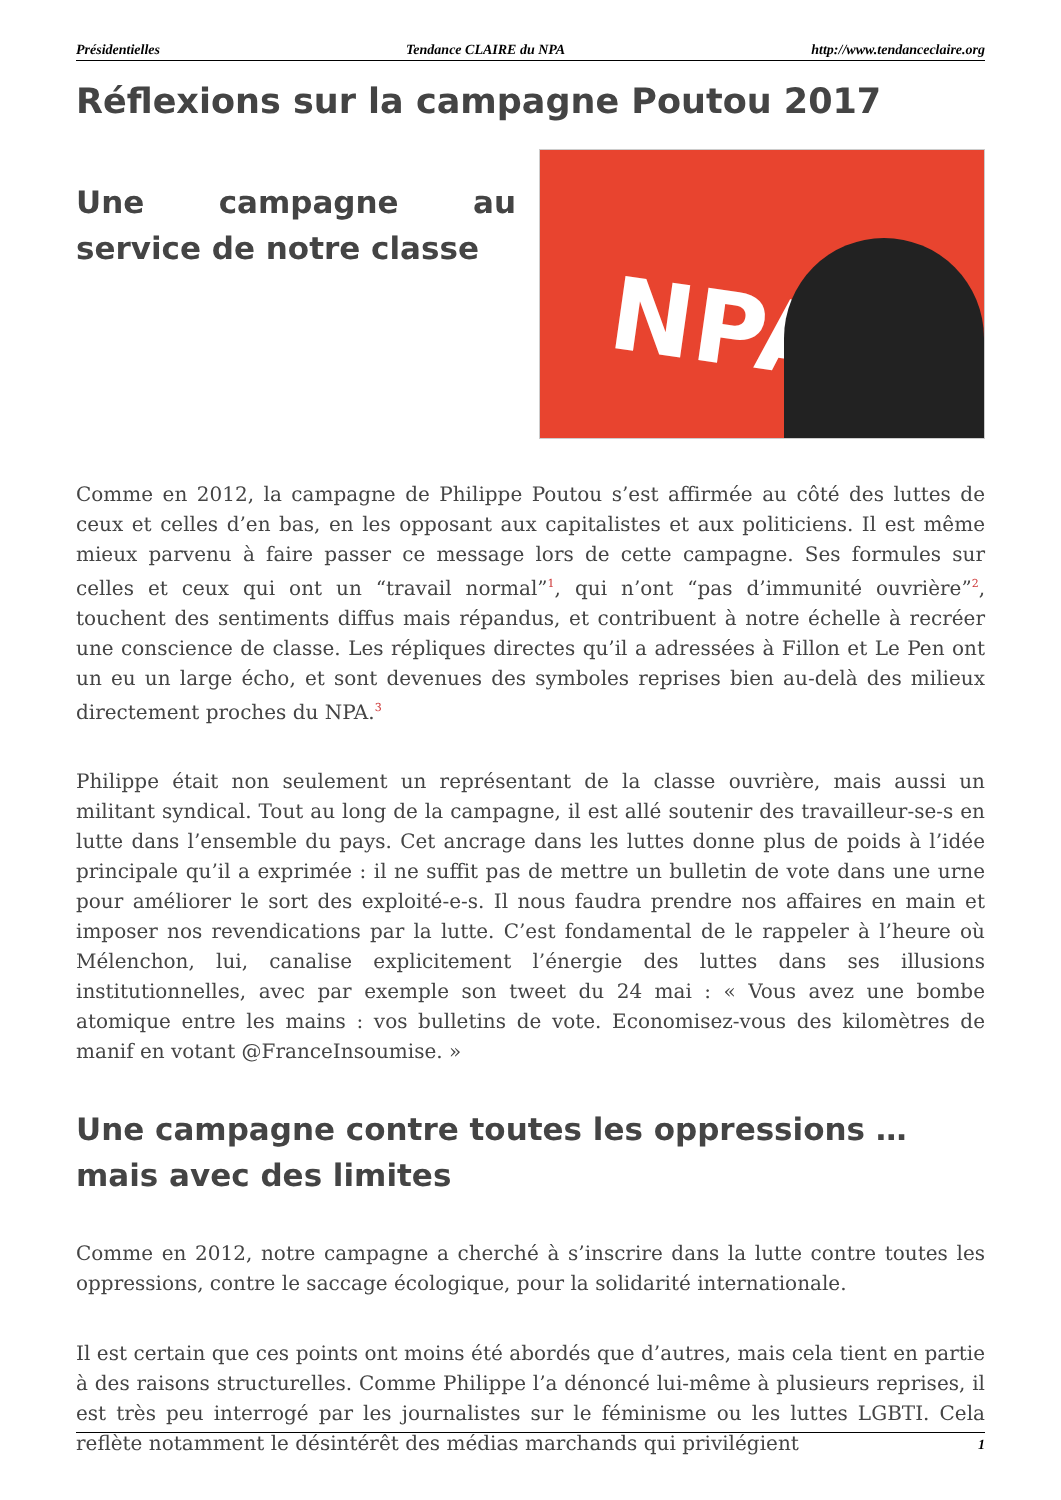Présidentielles Tendance CLAIRE du NPA http://www.tendanceclaire.org
Réflexions sur la campagne Poutou 2017
Une campagne au service de notre classe
NPA
Comme en 2012, la campagne de Philippe Poutou s’est affirmée au côté des luttes de ceux et celles d’en bas, en les opposant aux capitalistes et aux politiciens. Il est même mieux parvenu à faire passer ce message lors de cette campagne. Ses formules sur celles et ceux qui ont un “travail normal”<sup>1</sup>, qui n’ont “pas d’immunité ouvrière”<sup>2</sup>, touchent des sentiments diffus mais répandus, et contribuent à notre échelle à recréer une conscience de classe. Les répliques directes qu’il a adressées à Fillon et Le Pen ont un eu un large écho, et sont devenues des symboles reprises bien au-delà des milieux directement proches du NPA.<sup>3</sup>
Philippe était non seulement un représentant de la classe ouvrière, mais aussi un militant syndical. Tout au long de la campagne, il est allé soutenir des travailleur-se-s en lutte dans l’ensemble du pays. Cet ancrage dans les luttes donne plus de poids à l’idée principale qu’il a exprimée : il ne suffit pas de mettre un bulletin de vote dans une urne pour améliorer le sort des exploité-e-s. Il nous faudra prendre nos affaires en main et imposer nos revendications par la lutte. C’est fondamental de le rappeler à l’heure où Mélenchon, lui, canalise explicitement l’énergie des luttes dans ses illusions institutionnelles, avec par exemple son tweet du 24 mai : « Vous avez une bombe atomique entre les mains : vos bulletins de vote. Economisez-vous des kilomètres de manif en votant @FranceInsoumise. »
Une campagne contre toutes les oppressions … mais avec des limites
Comme en 2012, notre campagne a cherché à s’inscrire dans la lutte contre toutes les oppressions, contre le saccage écologique, pour la solidarité internationale.
Il est certain que ces points ont moins été abordés que d’autres, mais cela tient en partie à des raisons structurelles. Comme Philippe l’a dénoncé lui-même à plusieurs reprises, il est très peu interrogé par les journalistes sur le féminisme ou les luttes LGBTI. Cela reflète notamment le désintérêt des médias marchands qui privilégient
1